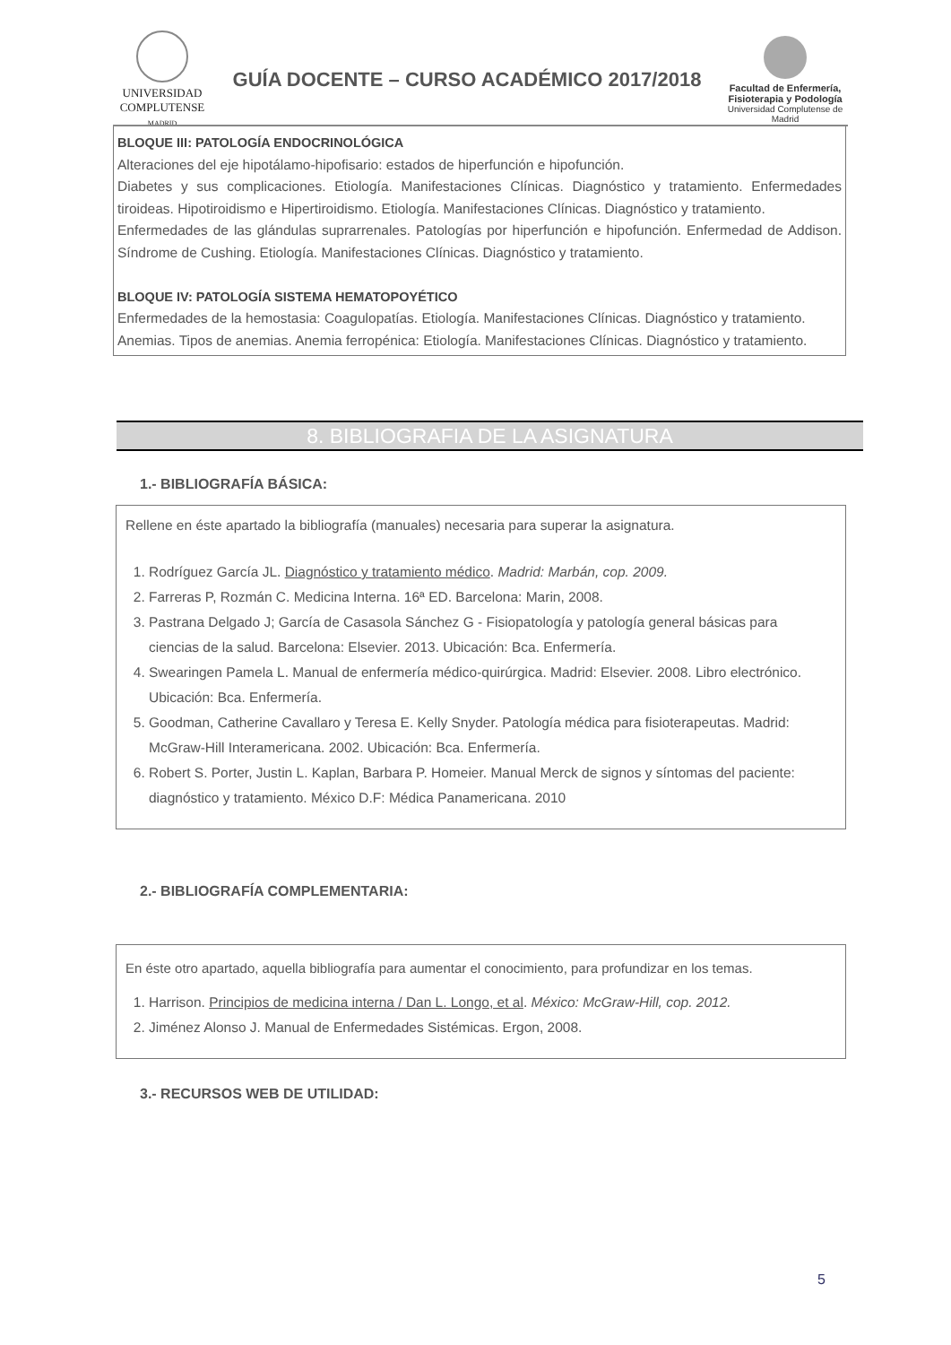UNIVERSIDAD
COMPLUTENSE
MADRID
GUÍA DOCENTE – CURSO ACADÉMICO 2017/2018
Facultad de Enfermería,
Fisioterapia y Podología
Universidad Complutense de Madrid
BLOQUE III: PATOLOGÍA ENDOCRINOLÓGICA
Alteraciones del eje hipotálamo-hipofisario: estados de hiperfunción e hipofunción.
Diabetes y sus complicaciones. Etiología. Manifestaciones Clínicas. Diagnóstico y tratamiento. Enfermedades tiroideas. Hipotiroidismo e Hipertiroidismo. Etiología. Manifestaciones Clínicas. Diagnóstico y tratamiento.
Enfermedades de las glándulas suprarrenales. Patologías por hiperfunción e hipofunción. Enfermedad de Addison. Síndrome de Cushing. Etiología. Manifestaciones Clínicas. Diagnóstico y tratamiento.
BLOQUE IV: PATOLOGÍA SISTEMA HEMATOPOYÉTICO
Enfermedades de la hemostasia: Coagulopatías. Etiología. Manifestaciones Clínicas. Diagnóstico y tratamiento.
Anemias. Tipos de anemias. Anemia ferropénica: Etiología. Manifestaciones Clínicas. Diagnóstico y tratamiento.
8. BIBLIOGRAFIA DE LA ASIGNATURA
1.- BIBLIOGRAFÍA BÁSICA:
Rellene en éste apartado la bibliografía (manuales) necesaria para superar la asignatura.
1. Rodríguez García JL. Diagnóstico y tratamiento médico. Madrid: Marbán, cop. 2009.
2. Farreras P, Rozmán C. Medicina Interna. 16ª ED. Barcelona: Marin, 2008.
3. Pastrana Delgado J; García de Casasola Sánchez G - Fisiopatología y patología general básicas para ciencias de la salud. Barcelona: Elsevier. 2013. Ubicación: Bca. Enfermería.
4. Swearingen Pamela L. Manual de enfermería médico-quirúrgica. Madrid: Elsevier. 2008. Libro electrónico. Ubicación: Bca. Enfermería.
5. Goodman, Catherine Cavallaro y Teresa E. Kelly Snyder. Patología médica para fisioterapeutas. Madrid: McGraw-Hill Interamericana. 2002. Ubicación: Bca. Enfermería.
6. Robert S. Porter, Justin L. Kaplan, Barbara P. Homeier. Manual Merck de signos y síntomas del paciente: diagnóstico y tratamiento. México D.F: Médica Panamericana. 2010
2.- BIBLIOGRAFÍA COMPLEMENTARIA:
En éste otro apartado, aquella bibliografía para aumentar el conocimiento, para profundizar en los temas.
1. Harrison. Principios de medicina interna / Dan L. Longo, et al. México: McGraw-Hill, cop. 2012.
2. Jiménez Alonso J. Manual de Enfermedades Sistémicas. Ergon, 2008.
3.- RECURSOS WEB DE UTILIDAD:
5